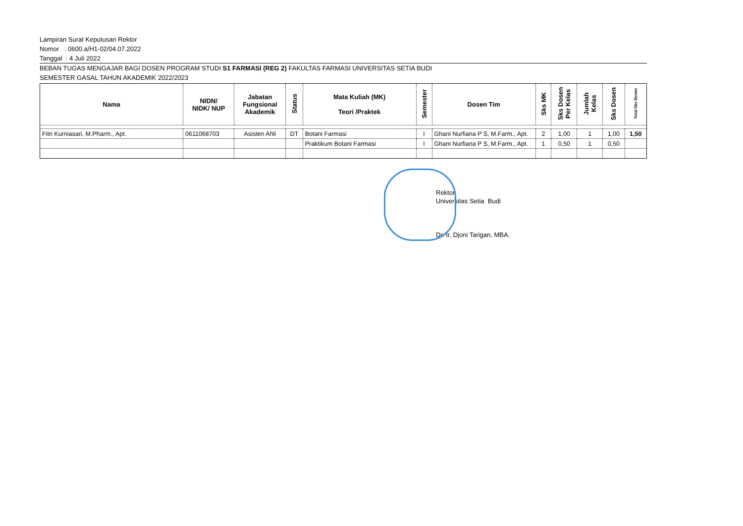Lampiran Surat Keputusan Rektor
Nomor : 0600.a/H1-02/04.07.2022
Tanggal : 4 Juli 2022
BEBAN TUGAS MENGAJAR BAGI DOSEN PROGRAM STUDI S1 FARMASI (REG 2) FAKULTAS FARMASI UNIVERSITAS SETIA BUDI
SEMESTER GASAL TAHUN AKADEMIK 2022/2023
| Nama | NIDN/ NIDK/ NUP | Jabatan Fungsional Akademik | Status | Mata Kuliah (MK) Teori /Praktek | Semester | Dosen Tim | Sks MK | Sks Dosen Per Kelas | Jumlah Kelas | Sks Dosen | Total Sks Dosen |
| --- | --- | --- | --- | --- | --- | --- | --- | --- | --- | --- | --- |
| Fitri Kurniasari, M.Pharm., Apt. | 0611068703 | Asisten Ahli | DT | Botani Farmasi | I | Ghani Nurfiana P S, M.Farm., Apt. | 2 | 1,00 | 1 | 1,00 | 1,50 |
| | | | | Praktikum Botani Farmasi | I | Ghani Nurfiana P S, M.Farm., Apt. | 1 | 0,50 | 1 | 0,50 | |
Rektor,
Universitas Setia Budi
Dr. Ir. Djoni Tarigan, MBA.